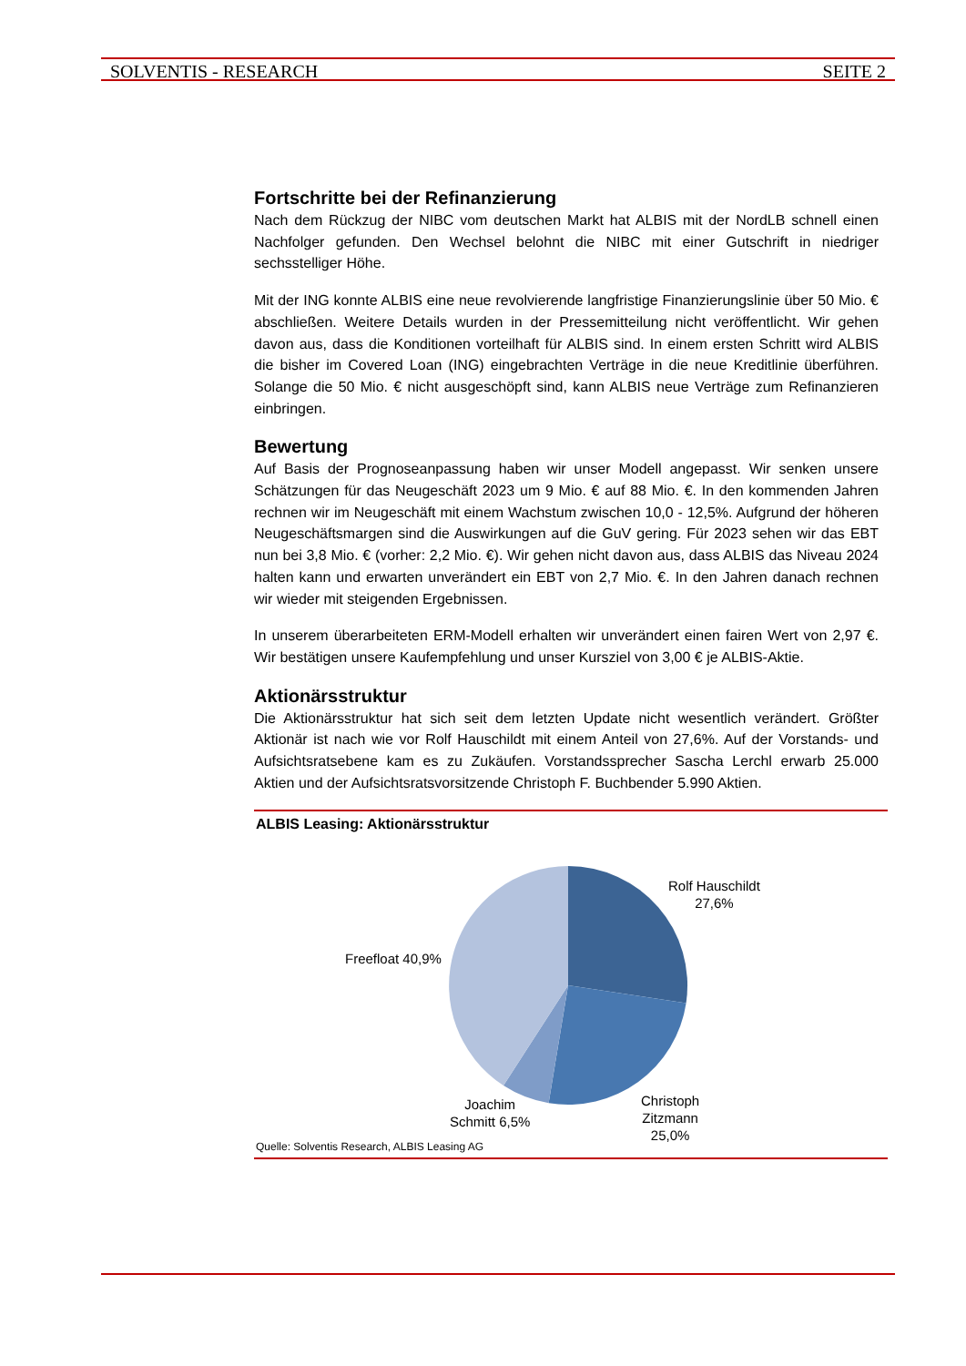SOLVENTIS - RESEARCH SEITE 2
Fortschritte bei der Refinanzierung
Nach dem Rückzug der NIBC vom deutschen Markt hat ALBIS mit der NordLB schnell einen Nachfolger gefunden. Den Wechsel belohnt die NIBC mit einer Gutschrift in niedriger sechsstelliger Höhe.
Mit der ING konnte ALBIS eine neue revolvierende langfristige Finanzierungslinie über 50 Mio. € abschließen. Weitere Details wurden in der Pressemitteilung nicht veröffentlicht. Wir gehen davon aus, dass die Konditionen vorteilhaft für ALBIS sind. In einem ersten Schritt wird ALBIS die bisher im Covered Loan (ING) eingebrachten Verträge in die neue Kreditlinie überführen. Solange die 50 Mio. € nicht ausgeschöpft sind, kann ALBIS neue Verträge zum Refinanzieren einbringen.
Bewertung
Auf Basis der Prognoseanpassung haben wir unser Modell angepasst. Wir senken unsere Schätzungen für das Neugeschäft 2023 um 9 Mio. € auf 88 Mio. €. In den kommenden Jahren rechnen wir im Neugeschäft mit einem Wachstum zwischen 10,0 - 12,5%. Aufgrund der höheren Neugeschäftsmargen sind die Auswirkungen auf die GuV gering. Für 2023 sehen wir das EBT nun bei 3,8 Mio. € (vorher: 2,2 Mio. €). Wir gehen nicht davon aus, dass ALBIS das Niveau 2024 halten kann und erwarten unverändert ein EBT von 2,7 Mio. €. In den Jahren danach rechnen wir wieder mit steigenden Ergebnissen.
In unserem überarbeiteten ERM-Modell erhalten wir unverändert einen fairen Wert von 2,97 €. Wir bestätigen unsere Kaufempfehlung und unser Kursziel von 3,00 € je ALBIS-Aktie.
Aktionärsstruktur
Die Aktionärsstruktur hat sich seit dem letzten Update nicht wesentlich verändert. Größter Aktionär ist nach wie vor Rolf Hauschildt mit einem Anteil von 27,6%. Auf der Vorstands- und Aufsichtsratsebene kam es zu Zukäufen. Vorstandssprecher Sascha Lerchl erwarb 25.000 Aktien und der Aufsichtsratsvorsitzende Christoph F. Buchbender 5.990 Aktien.
ALBIS Leasing: Aktionärsstruktur
Rolf Hauschildt
27,6%
Freefloat 40,9%
Joachim
Schmitt 6,5%
Christoph
Zitzmann
25,0%
Quelle: Solventis Research, ALBIS Leasing AG